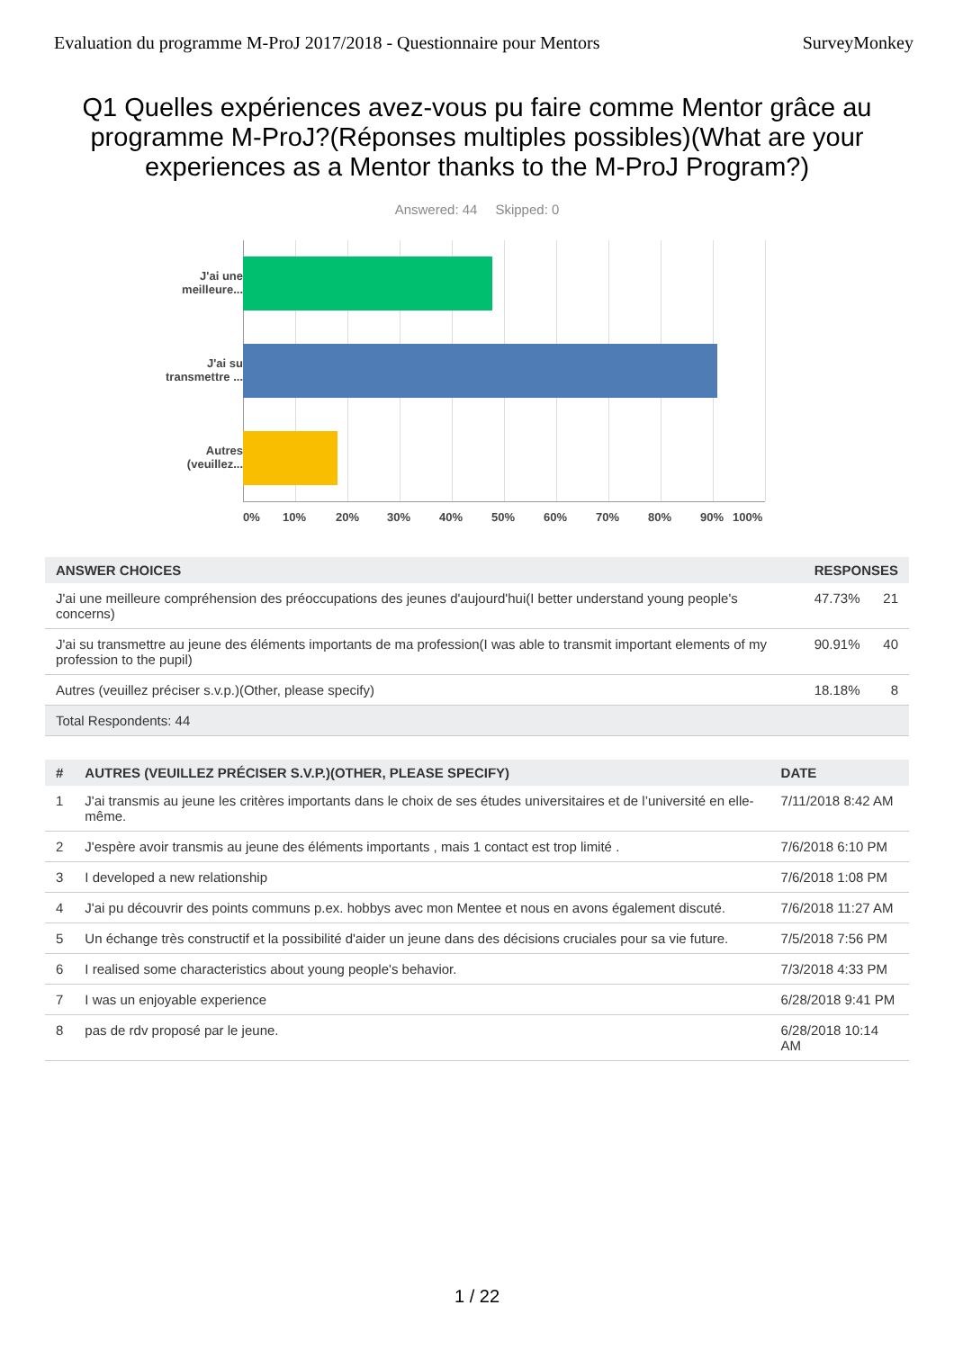Evaluation du programme M-ProJ 2017/2018 - Questionnaire pour Mentors SurveyMonkey
Q1 Quelles expériences avez-vous pu faire comme Mentor grâce au programme M-ProJ?(Réponses multiples possibles)(What are your experiences as a Mentor thanks to the M-ProJ Program?)
Answered: 44 Skipped: 0
J'ai une meilleure...
J'ai su transmettre ...
Autres (veuillez...
0% 10% 20% 30% 40% 50% 60% 70% 80% 90% 100%
| ANSWER CHOICES | RESPONSES | |
| --- | --- | --- |
| J'ai une meilleure compréhension des préoccupations des jeunes d'aujourd'hui(I better understand young people's concerns) | 47.73% | 21 |
| J'ai su transmettre au jeune des éléments importants de ma profession(I was able to transmit important elements of my profession to the pupil) | 90.91% | 40 |
| Autres (veuillez préciser s.v.p.)(Other, please specify) | 18.18% | 8 |
| Total Respondents: 44 | | |
| # | AUTRES (VEUILLEZ PRÉCISER S.V.P.)(OTHER, PLEASE SPECIFY) | DATE |
| --- | --- | --- |
| 1 | J'ai transmis au jeune les critères importants dans le choix de ses études universitaires et de l’université en elle-même. | 7/11/2018 8:42 AM |
| 2 | J'espère avoir transmis au jeune des éléments importants , mais 1 contact est trop limité . | 7/6/2018 6:10 PM |
| 3 | I developed a new relationship | 7/6/2018 1:08 PM |
| 4 | J'ai pu découvrir des points communs p.ex. hobbys avec mon Mentee et nous en avons également discuté. | 7/6/2018 11:27 AM |
| 5 | Un échange très constructif et la possibilité d'aider un jeune dans des décisions cruciales pour sa vie future. | 7/5/2018 7:56 PM |
| 6 | I realised some characteristics about young people's behavior. | 7/3/2018 4:33 PM |
| 7 | I was un enjoyable experience | 6/28/2018 9:41 PM |
| 8 | pas de rdv proposé par le jeune. | 6/28/2018 10:14 AM |
1 / 22